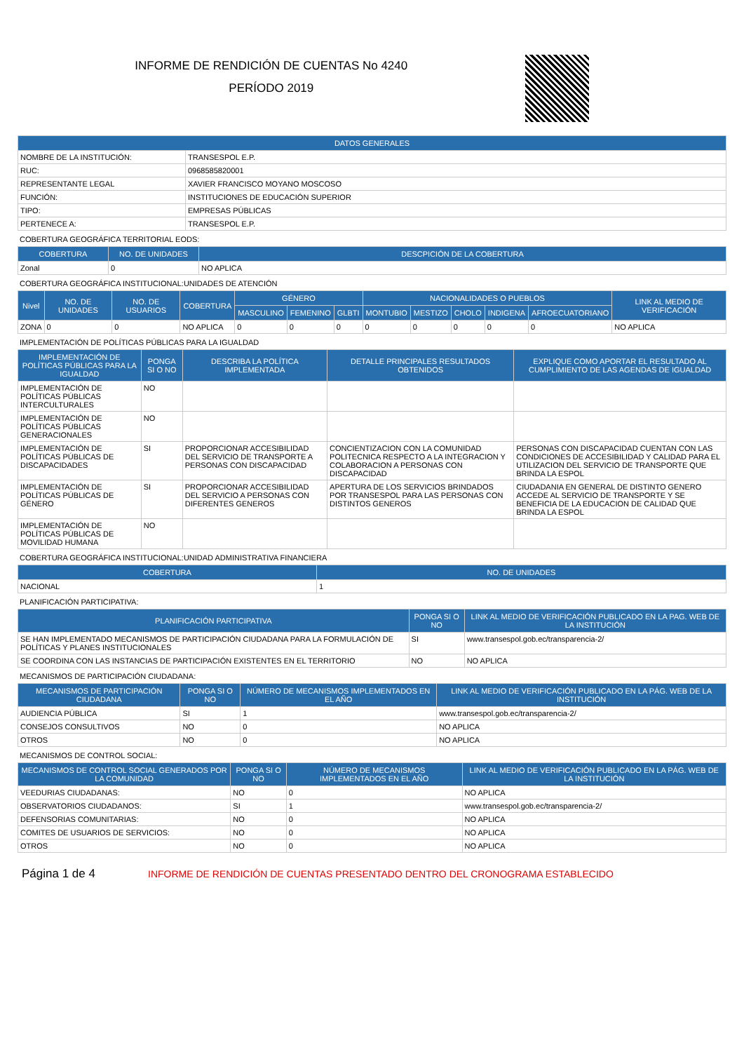INFORME DE RENDICIÓN DE CUENTAS No 4240
PERÍODO 2019
| DATOS GENERALES | |
| --- | --- |
| NOMBRE DE LA INSTITUCIÓN: | TRANSESPOL E.P. |
| RUC: | 0968585820001 |
| REPRESENTANTE LEGAL | XAVIER FRANCISCO MOYANO MOSCOSO |
| FUNCIÓN: | INSTITUCIONES DE EDUCACIÓN SUPERIOR |
| TIPO: | EMPRESAS PÚBLICAS |
| PERTENECE A: | TRANSESPOL E.P. |
COBERTURA GEOGRÁFICA TERRITORIAL EODS:
| COBERTURA | NO. DE UNIDADES | DESCPICIÓN DE LA COBERTURA |
| --- | --- | --- |
| Zonal | 0 | NO APLICA |
COBERTURA GEOGRÁFICA INSTITUCIONAL:UNIDADES DE ATENCIÓN
| Nivel | NO. DE UNIDADES | NO. DE USUARIOS | COBERTURA | GÉNERO | | | NACIONALIDADES O PUEBLOS | | | | | LINK AL MEDIO DE VERIFICACIÓN |
| --- | --- | --- | --- | --- | --- | --- | --- | --- | --- | --- | --- | --- |
| | | | | MASCULINO | FEMENINO | GLBTI | MONTUBIO | MESTIZO | CHOLO | INDIGENA | AFROECUATORIANO | |
| ZONA | 0 | 0 | NO APLICA | 0 | 0 | 0 | 0 | 0 | 0 | 0 | 0 | NO APLICA |
IMPLEMENTACIÓN DE POLÍTICAS PÚBLICAS PARA LA IGUALDAD
| IMPLEMENTACIÓN DE POLÍTICAS PÚBLICAS PARA LA IGUALDAD | PONGA SI O NO | DESCRIBA LA POLÍTICA IMPLEMENTADA | DETALLE PRINCIPALES RESULTADOS OBTENIDOS | EXPLIQUE COMO APORTAR EL RESULTADO AL CUMPLIMIENTO DE LAS AGENDAS DE IGUALDAD |
| --- | --- | --- | --- | --- |
| IMPLEMENTACIÓN DE POLÍTICAS PÚBLICAS INTERCULTURALES | NO | | | |
| IMPLEMENTACIÓN DE POLÍTICAS PÚBLICAS GENERACIONALES | NO | | | |
| IMPLEMENTACIÓN DE POLÍTICAS PÚBLICAS DE DISCAPACIDADES | SI | PROPORCIONAR ACCESIBILIDAD DEL SERVICIO DE TRANSPORTE A PERSONAS CON DISCAPACIDAD | CONCIENTIZACION CON LA COMUNIDAD POLITECNICA RESPECTO A LA INTEGRACION Y COLABORACION A PERSONAS CON DISCAPACIDAD | PERSONAS CON DISCAPACIDAD CUENTAN CON LAS CONDICIONES DE ACCESIBILIDAD Y CALIDAD PARA EL UTILIZACION DEL SERVICIO DE TRANSPORTE QUE BRINDA LA ESPOL |
| IMPLEMENTACIÓN DE POLÍTICAS PÚBLICAS DE GÉNERO | SI | PROPORCIONAR ACCESIBILIDAD DEL SERVICIO A PERSONAS CON DIFERENTES GENEROS | APERTURA DE LOS SERVICIOS BRINDADOS POR TRANSESPOL PARA LAS PERSONAS CON DISTINTOS GENEROS | CIUDADANIA EN GENERAL DE DISTINTO GENERO ACCEDE AL SERVICIO DE TRANSPORTE Y SE BENEFICIA DE LA EDUCACION DE CALIDAD QUE BRINDA LA ESPOL |
| IMPLEMENTACIÓN DE POLÍTICAS PÚBLICAS DE MOVILIDAD HUMANA | NO | | | |
COBERTURA GEOGRÁFICA INSTITUCIONAL:UNIDAD ADMINISTRATIVA FINANCIERA
| COBERTURA | NO. DE UNIDADES |
| --- | --- |
| NACIONAL | 1 |
PLANIFICACIÓN PARTICIPATIVA:
| PLANIFICACIÓN PARTICIPATIVA | PONGA SI O NO | LINK AL MEDIO DE VERIFICACIÓN PUBLICADO EN LA PAG. WEB DE LA INSTITUCIÓN |
| --- | --- | --- |
| SE HAN IMPLEMENTADO MECANISMOS DE PARTICIPACIÓN CIUDADANA PARA LA FORMULACIÓN DE POLÍTICAS Y PLANES INSTITUCIONALES | SI | www.transespol.gob.ec/transparencia-2/ |
| SE COORDINA CON LAS INSTANCIAS DE PARTICIPACIÓN EXISTENTES EN EL TERRITORIO | NO | NO APLICA |
MECANISMOS DE PARTICIPACIÓN CIUDADANA:
| MECANISMOS DE PARTICIPACIÓN CIUDADANA | PONGA SI O NO | NÚMERO DE MECANISMOS IMPLEMENTADOS EN EL AÑO | LINK AL MEDIO DE VERIFICACIÓN PUBLICADO EN LA PÁG. WEB DE LA INSTITUCIÓN |
| --- | --- | --- | --- |
| AUDIENCIA PÚBLICA | SI | 1 | www.transespol.gob.ec/transparencia-2/ |
| CONSEJOS CONSULTIVOS | NO | 0 | NO APLICA |
| OTROS | NO | 0 | NO APLICA |
MECANISMOS DE CONTROL SOCIAL:
| MECANISMOS DE CONTROL SOCIAL GENERADOS POR LA COMUNIDAD | PONGA SI O NO | NÚMERO DE MECANISMOS IMPLEMENTADOS EN EL AÑO | LINK AL MEDIO DE VERIFICACIÓN PUBLICADO EN LA PÁG. WEB DE LA INSTITUCIÓN |
| --- | --- | --- | --- |
| VEEDURIAS CIUDADANAS: | NO | 0 | NO APLICA |
| OBSERVATORIOS CIUDADANOS: | SI | 1 | www.transespol.gob.ec/transparencia-2/ |
| DEFENSORIAS COMUNITARIAS: | NO | 0 | NO APLICA |
| COMITES DE USUARIOS DE SERVICIOS: | NO | 0 | NO APLICA |
| OTROS | NO | 0 | NO APLICA |
Página 1 de 4
INFORME DE RENDICIÓN DE CUENTAS PRESENTADO DENTRO DEL CRONOGRAMA ESTABLECIDO